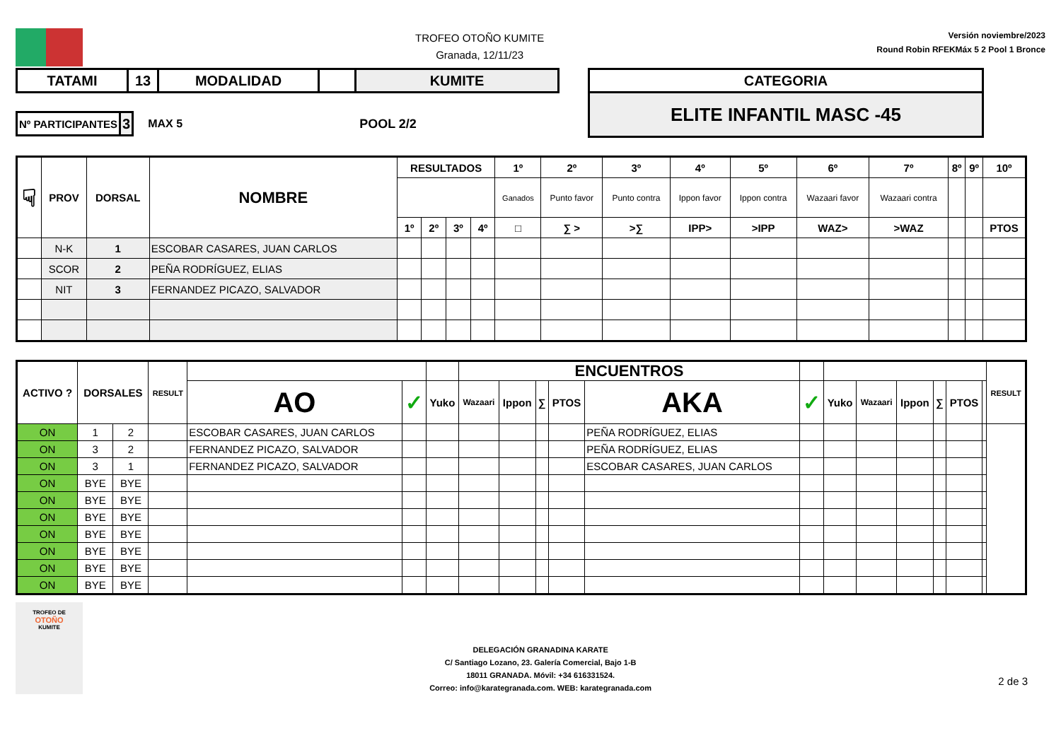TROFEO OTOÑO KUMITE
Granada, 12/11/23
Versión noviembre/2023
Round Robin RFEKMáx 5 2 Pool 1 Bronce
| TATAMI | 13 | MODALIDAD | | KUMITE |
| Nº PARTICIPANTES | 3 |
MAX 5 POOL 2/2
| CATEGORIA |
| ELITE INFANTIL MASC -45 |
| ☟ | PROV | DORSAL | NOMBRE | RESULTADOS | | | | 1º | 2º | 3º | 4º | 5º | 6º | 7º | 8º | 9º | 10º |
| --- | --- | --- | --- | --- | --- | --- | --- | --- | --- | --- | --- | --- | --- | --- | --- | --- | --- |
| | | | | | | | | Ganados | Punto favor | Punto contra | Ippon favor | Ippon contra | Wazaari favor | Wazaari contra | | | |
| | | | | 1º | 2º | 3º | 4º | □ | ∑ > | >∑ | IPP> | >IPP | WAZ> | >WAZ | | | PTOS |
| | N-K | 1 | ESCOBAR CASARES, JUAN CARLOS | | | | | | | | | | | | | | |
| | SCOR | 2 | PEÑA RODRÍGUEZ, ELIAS | | | | | | | | | | | | | | |
| | NIT | 3 | FERNANDEZ PICAZO, SALVADOR | | | | | | | | | | | | | | |
| ACTIVO ? | DORSALES | | RESULT | | | | ENCUENTROS | | | | | | | | | | | | RESULT |
| --- | --- | --- | --- | --- | --- | --- | --- | --- | --- | --- | --- | --- | --- | --- | --- | --- | --- | --- | --- |
| | | | | AO | ✓ | Yuko | Wazaari | Ippon | ∑ | PTOS | AKA | ✓ | Yuko | Wazaari | Ippon | ∑ | PTOS | | |
| ON | 1 | 2 | | ESCOBAR CASARES, JUAN CARLOS | | | | | | | PEÑA RODRÍGUEZ, ELIAS | | | | | | | | |
| ON | 3 | 2 | | FERNANDEZ PICAZO, SALVADOR | | | | | | | PEÑA RODRÍGUEZ, ELIAS | | | | | | | | |
| ON | 3 | 1 | | FERNANDEZ PICAZO, SALVADOR | | | | | | | ESCOBAR CASARES, JUAN CARLOS | | | | | | | | |
| ON | BYE | BYE | | | | | | | | | | | | | | | | | |
| ON | BYE | BYE | | | | | | | | | | | | | | | | | |
| ON | BYE | BYE | | | | | | | | | | | | | | | | | |
| ON | BYE | BYE | | | | | | | | | | | | | | | | | |
| ON | BYE | BYE | | | | | | | | | | | | | | | | | |
| ON | BYE | BYE | | | | | | | | | | | | | | | | | |
| ON | BYE | BYE | | | | | | | | | | | | | | | | | |
TROFEO DE
OTOÑO
KUMITE
DELEGACIÓN GRANADINA KARATE
C/ Santiago Lozano, 23. Galería Comercial, Bajo 1-B
18011 GRANADA. Móvil: +34 616331524.
Correo: info@karategranada.com. WEB: karategranada.com
2 de 3